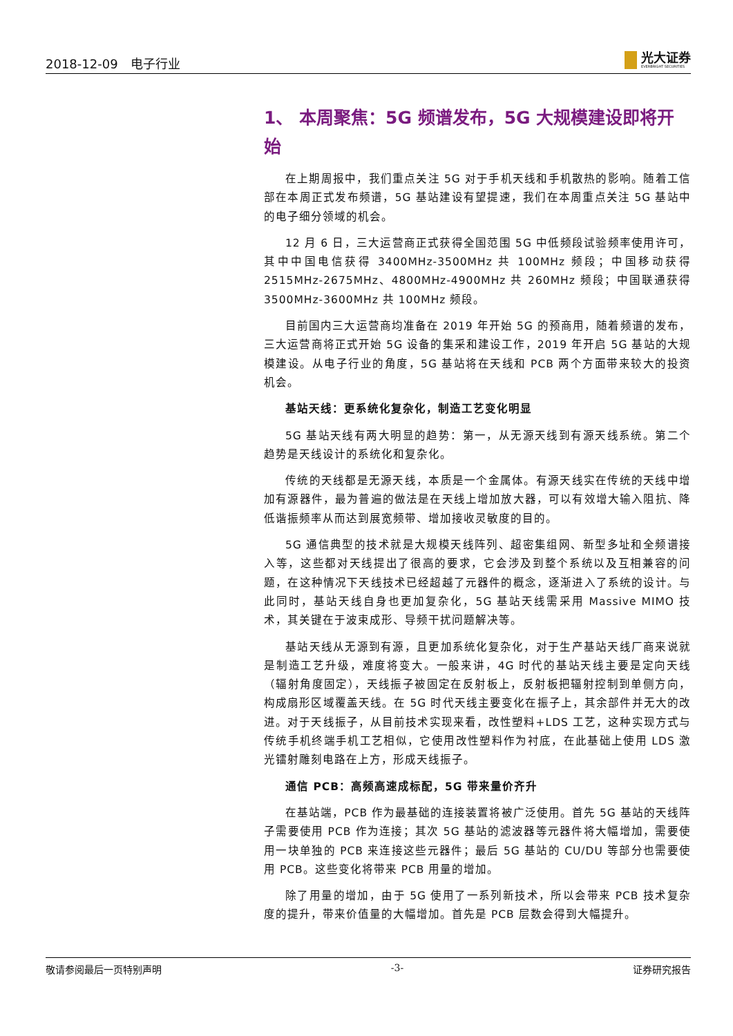2018-12-09　电子行业
光大证券
EVERBRIGHT SECURITIES
1、 本周聚焦：5G 频谱发布，5G 大规模建设即将开始
在上期周报中，我们重点关注 5G 对于手机天线和手机散热的影响。随着工信部在本周正式发布频谱，5G 基站建设有望提速，我们在本周重点关注 5G 基站中的电子细分领域的机会。
12 月 6 日，三大运营商正式获得全国范围 5G 中低频段试验频率使用许可，其中中国电信获得 3400MHz-3500MHz 共 100MHz 频段；中国移动获得 2515MHz-2675MHz、4800MHz-4900MHz 共 260MHz 频段；中国联通获得 3500MHz-3600MHz 共 100MHz 频段。
目前国内三大运营商均准备在 2019 年开始 5G 的预商用，随着频谱的发布，三大运营商将正式开始 5G 设备的集采和建设工作，2019 年开启 5G 基站的大规模建设。从电子行业的角度，5G 基站将在天线和 PCB 两个方面带来较大的投资机会。
基站天线：更系统化复杂化，制造工艺变化明显
5G 基站天线有两大明显的趋势：第一，从无源天线到有源天线系统。第二个趋势是天线设计的系统化和复杂化。
传统的天线都是无源天线，本质是一个金属体。有源天线实在传统的天线中增加有源器件，最为普遍的做法是在天线上增加放大器，可以有效增大输入阻抗、降低谐振频率从而达到展宽频带、增加接收灵敏度的目的。
5G 通信典型的技术就是大规模天线阵列、超密集组网、新型多址和全频谱接入等，这些都对天线提出了很高的要求，它会涉及到整个系统以及互相兼容的问题，在这种情况下天线技术已经超越了元器件的概念，逐渐进入了系统的设计。与此同时，基站天线自身也更加复杂化，5G 基站天线需采用 Massive MIMO 技术，其关键在于波束成形、导频干扰问题解决等。
基站天线从无源到有源，且更加系统化复杂化，对于生产基站天线厂商来说就是制造工艺升级，难度将变大。一般来讲，4G 时代的基站天线主要是定向天线（辐射角度固定），天线振子被固定在反射板上，反射板把辐射控制到单侧方向，构成扇形区域覆盖天线。在 5G 时代天线主要变化在振子上，其余部件并无大的改进。对于天线振子，从目前技术实现来看，改性塑料+LDS 工艺，这种实现方式与传统手机终端手机工艺相似，它使用改性塑料作为衬底，在此基础上使用 LDS 激光镭射雕刻电路在上方，形成天线振子。
通信 PCB：高频高速成标配，5G 带来量价齐升
在基站端，PCB 作为最基础的连接装置将被广泛使用。首先 5G 基站的天线阵子需要使用 PCB 作为连接；其次 5G 基站的滤波器等元器件将大幅增加，需要使用一块单独的 PCB 来连接这些元器件；最后 5G 基站的 CU/DU 等部分也需要使用 PCB。这些变化将带来 PCB 用量的增加。
除了用量的增加，由于 5G 使用了一系列新技术，所以会带来 PCB 技术复杂度的提升，带来价值量的大幅增加。首先是 PCB 层数会得到大幅提升。
敬请参阅最后一页特别声明 -3- 证券研究报告